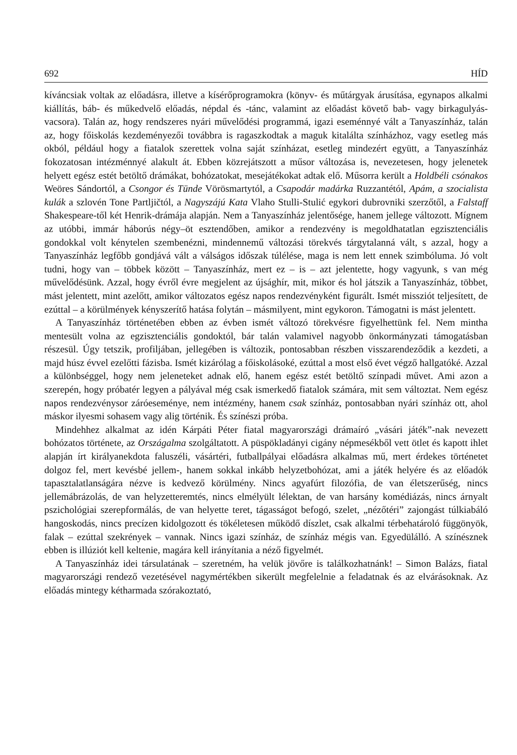692 HÍD
kíváncsiak voltak az előadásra, illetve a kísérőprogramokra (könyv- és műtárgyak árusítása, egynapos alkalmi kiállítás, báb- és műkedvelő előadás, népdal és -tánc, valamint az előadást követő bab- vagy birkagulyás-vacsora). Talán az, hogy rendszeres nyári művelődési programmá, igazi eseménnyé vált a Tanyaszínház, talán az, hogy főiskolás kezdeményezői továbbra is ragaszkodtak a maguk kitalálta színházhoz, vagy esetleg más okból, például hogy a fiatalok szerettek volna saját színházat, esetleg mindezért együtt, a Tanyaszínház fokozatosan intézménnyé alakult át. Ebben közrejátszott a műsor változása is, nevezetesen, hogy jelenetek helyett egész estét betöltő drámákat, bohózatokat, mesejátékokat adtak elő. Műsorra került a Holdbéli csónakos Weöres Sándortól, a Csongor és Tünde Vörösmartytól, a Csapodár madárka Ruzzantétól, Apám, a szocialista kulák a szlovén Tone Partljičtól, a Nagyszájú Kata Vlaho Stulli-Stulić egykori dubrovniki szerzőtől, a Falstaff Shakespeare-től két Henrik-drámája alapján. Nem a Tanyaszínház jelentősége, hanem jellege változott. Mígnem az utóbbi, immár háborús négy–öt esztendőben, amikor a rendezvény is megoldhatatlan egzisztenciális gondokkal volt kénytelen szembenézni, mindennemű változási törekvés tárgytalanná vált, s azzal, hogy a Tanyaszínház legfőbb gondjává vált a válságos időszak túlélése, maga is nem lett ennek szimbóluma. Jó volt tudni, hogy van – többek között – Tanyaszínház, mert ez – is – azt jelentette, hogy vagyunk, s van még művelődésünk. Azzal, hogy évről évre megjelent az újsághír, mit, mikor és hol játszik a Tanyaszínház, többet, mást jelentett, mint azelőtt, amikor változatos egész napos rendezvényként figurált. Ismét missziót teljesített, de ezúttal – a körülmények kényszerítő hatása folytán – másmilyent, mint egykoron. Támogatni is mást jelentett.
A Tanyaszínház történetében ebben az évben ismét változó törekvésre figyelhettünk fel. Nem mintha mentesült volna az egzisztenciális gondoktól, bár talán valamivel nagyobb önkormányzati támogatásban részesül. Úgy tetszik, profiljában, jellegében is változik, pontosabban részben visszarendeződik a kezdeti, a majd húsz évvel ezelőtti fázisba. Ismét kizárólag a főiskolásoké, ezúttal a most első évet végző hallgatóké. Azzal a különbséggel, hogy nem jeleneteket adnak elő, hanem egész estét betöltő színpadi művet. Ami azon a szerepén, hogy próbatér legyen a pályával még csak ismerkedő fiatalok számára, mit sem változtat. Nem egész napos rendezvénysor záróeseménye, nem intézmény, hanem csak színház, pontosabban nyári színház ott, ahol máskor ilyesmi sohasem vagy alig történik. És színészi próba.
Mindehhez alkalmat az idén Kárpáti Péter fiatal magyarországi drámaíró „vásári játék”-nak nevezett bohózatos története, az Országalma szolgáltatott. A püspökladányi cigány népmesékből vett ötlet és kapott ihlet alapján írt királyanekdota faluszéli, vásártéri, futballpályai előadásra alkalmas mű, mert érdekes történetet dolgoz fel, mert kevésbé jellem-, hanem sokkal inkább helyzetbohózat, ami a játék helyére és az előadók tapasztalatlanságára nézve is kedvező körülmény. Nincs agyafúrt filozófia, de van életszerűség, nincs jellemábrázolás, de van helyzetteremtés, nincs elmélyült lélektan, de van harsány komédiázás, nincs árnyalt pszichológiai szerepformálás, de van helyette teret, tágasságot befogó, szelet, „nézőtéri” zajongást túlkiabáló hangoskodás, nincs precízen kidolgozott és tökéletesen működő díszlet, csak alkalmi térbehatároló függönyök, falak – ezúttal szekrények – vannak. Nincs igazi színház, de színház mégis van. Egyedülálló. A színésznek ebben is illúziót kell keltenie, magára kell irányítania a néző figyelmét.
A Tanyaszínház idei társulatának – szeretném, ha velük jövőre is találkozhatnánk! – Simon Balázs, fiatal magyarországi rendező vezetésével nagymértékben sikerült megfelelnie a feladatnak és az elvárásoknak. Az előadás mintegy kétharmada szórakoztató,